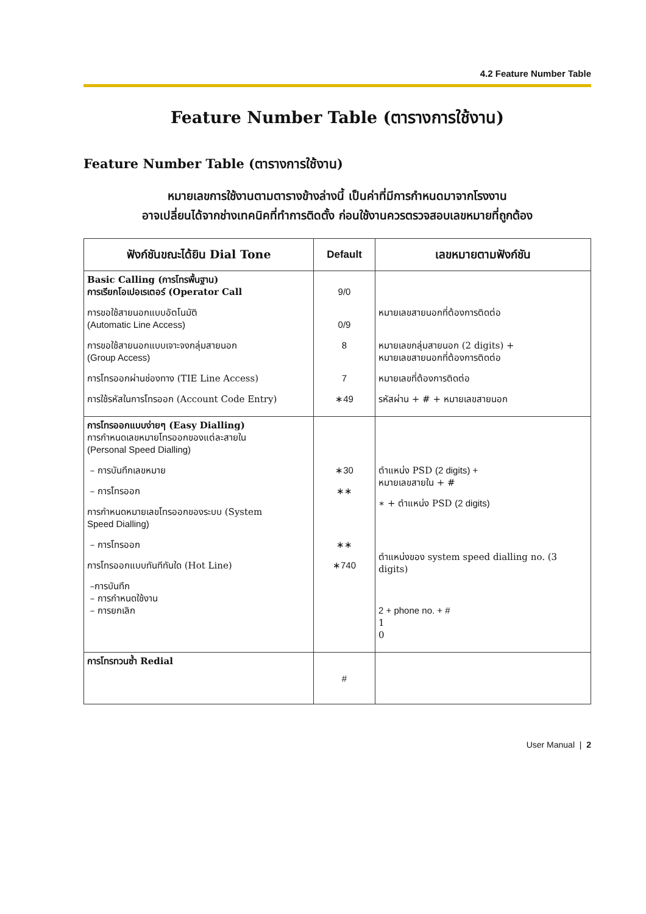4.2 Feature Number Table
Feature Number Table (ตารางการใช้งาน)
Feature Number Table (ตารางการใช้งาน)
หมายเลขการใช้งานตามตารางข้างล่างนี้ เป็นค่าที่มีการกำหนดมาจากโรงงาน
อาจเปลี่ยนได้จากช่างเทคนิคที่ทำการติดตั้ง ก่อนใช้งานควรตรวจสอบเลขหมายที่ถูกต้อง
| ฟังก์ชันขณะได้ยิน Dial Tone | Default | เลขหมายตามฟังก์ชัน |
| --- | --- | --- |
| Basic Calling (การโทรพื้นฐาน) การเรียกโอเปอเรเตอร์ (Operator Call การขอใช้สายนอกแบบอัตโนมัติ (Automatic Line Access) การขอใช้สายนอกแบบเจาะจงกลุ่มสายนอก (Group Access) การโทรออกผ่านช่องทาง (TIE Line Access) การใช้รหัสในการโทรออก (Account Code Entry) | 9/0 0/9 8 7 ∗49 | หมายเลขสายนอกที่ต้องการติดต่อ หมายเลขกลุ่มสายนอก (2 digits) + หมายเลขสายนอกที่ต้องการติดต่อ หมายเลขที่ต้องการติดต่อ รหัสผ่าน + # + หมายเลขสายนอก |
| การโทรออกแบบง่ายๆ (Easy Dialling) การกำหนดเลขหมายโทรออกของแต่ละสายใน (Personal Speed Dialling) – การบันทึกเลขหมาย – การโทรออก การกำหนดหมายเลขโทรออกของระบบ (System Speed Dialling) – การโทรออก การโทรออกแบบทันทีทันใด (Hot Line) –การบันทึก – การกำหนดใช้งาน – การยกเลิก | ∗30 ∗∗ ∗∗ ∗740 | ตำแหน่ง PSD (2 digits) + หมายเลขสายใน + # ∗ + ตำแหน่ง PSD (2 digits) ตำแหน่งของ system speed dialling no. (3 digits) 2 + phone no. + # 1 0 |
| การโทรทวนซ้ำ Redial | # | |
User Manual | 2